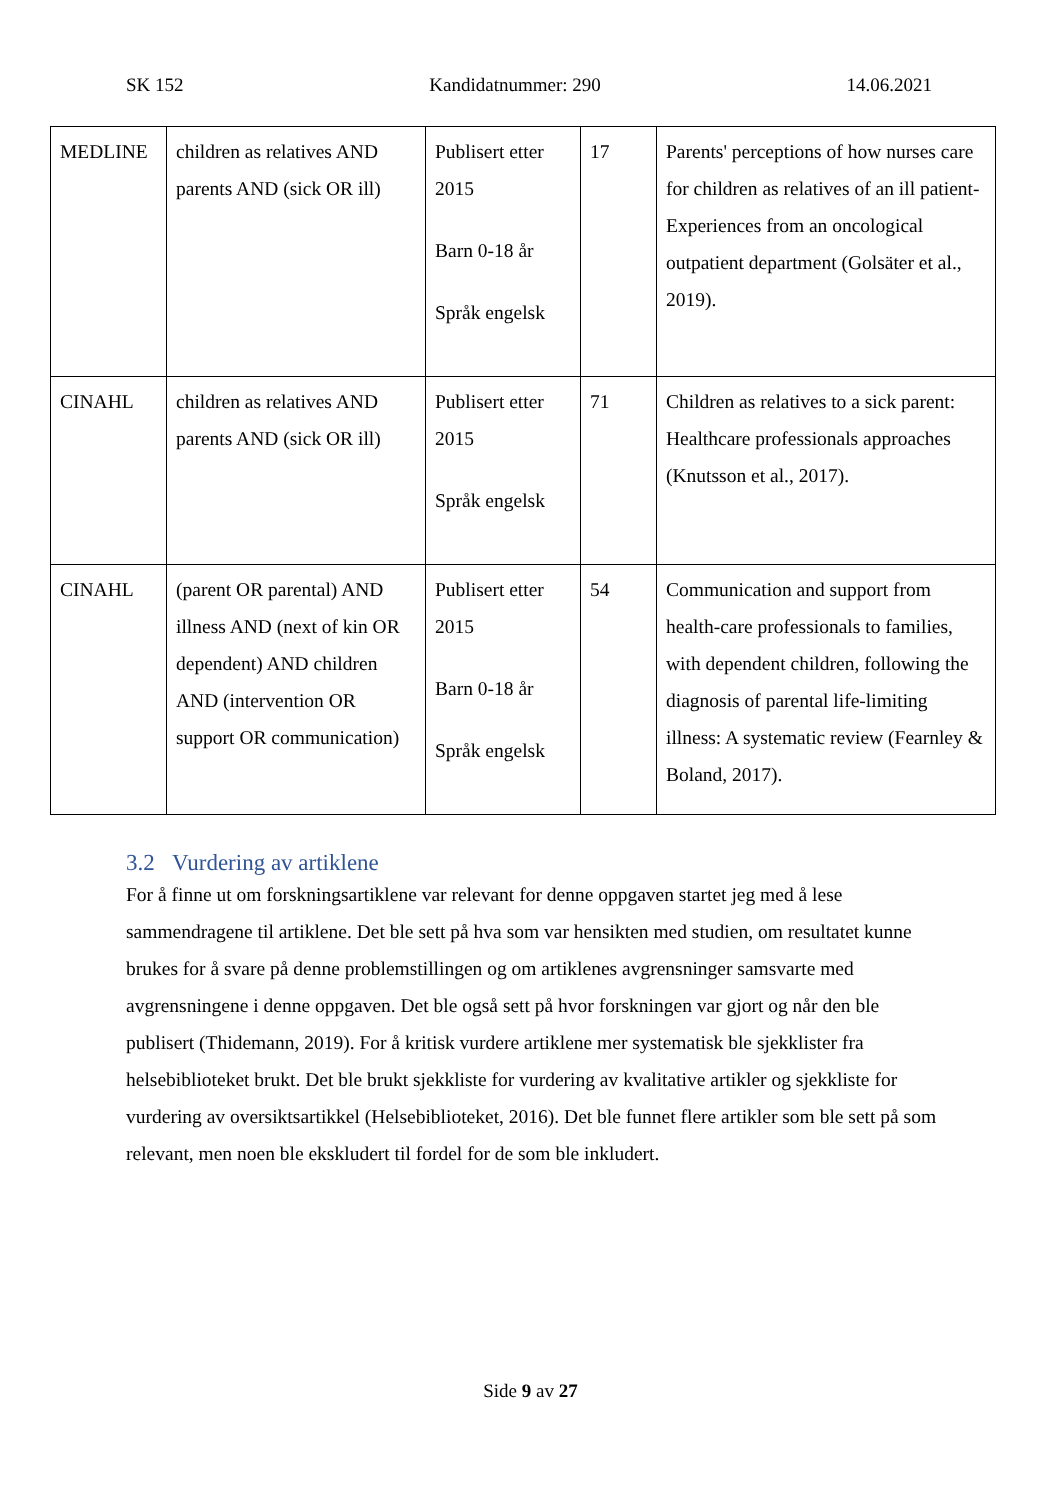SK 152 Kandidatnummer: 290 14.06.2021
| MEDLINE | children as relatives AND parents AND (sick OR ill) | Publisert etter 2015 Barn 0-18 år Språk engelsk | 17 | Parents' perceptions of how nurses care for children as relatives of an ill patient- Experiences from an oncological outpatient department (Golsäter et al., 2019). |
| CINAHL | children as relatives AND parents AND (sick OR ill) | Publisert etter 2015 Språk engelsk | 71 | Children as relatives to a sick parent: Healthcare professionals approaches (Knutsson et al., 2017). |
| CINAHL | (parent OR parental) AND illness AND (next of kin OR dependent) AND children AND (intervention OR support OR communication) | Publisert etter 2015 Barn 0-18 år Språk engelsk | 54 | Communication and support from health-care professionals to families, with dependent children, following the diagnosis of parental life-limiting illness: A systematic review (Fearnley & Boland, 2017). |
3.2 Vurdering av artiklene
For å finne ut om forskningsartiklene var relevant for denne oppgaven startet jeg med å lese sammendragene til artiklene. Det ble sett på hva som var hensikten med studien, om resultatet kunne brukes for å svare på denne problemstillingen og om artiklenes avgrensninger samsvarte med avgrensningene i denne oppgaven. Det ble også sett på hvor forskningen var gjort og når den ble publisert (Thidemann, 2019). For å kritisk vurdere artiklene mer systematisk ble sjekklister fra helsebiblioteket brukt. Det ble brukt sjekkliste for vurdering av kvalitative artikler og sjekkliste for vurdering av oversiktsartikkel (Helsebiblioteket, 2016). Det ble funnet flere artikler som ble sett på som relevant, men noen ble ekskludert til fordel for de som ble inkludert.
Side 9 av 27